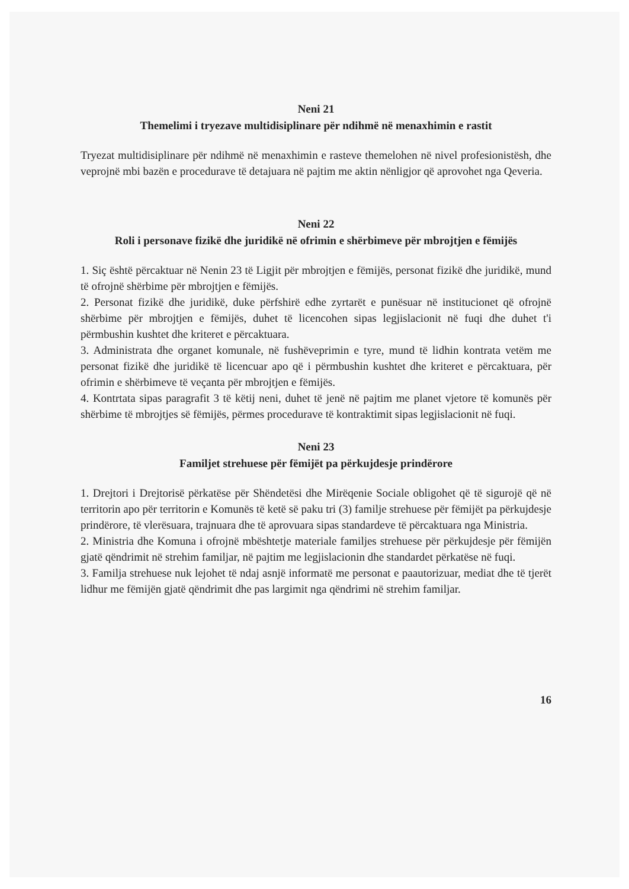Neni 21
Themelimi i tryezave multidisiplinare për ndihmë në menaxhimin e rastit
Tryezat multidisiplinare për ndihmë në menaxhimin e rasteve themelohen në nivel profesionistësh, dhe veprojnë mbi bazën e procedurave të detajuara në pajtim me aktin nënligjor që aprovohet nga Qeveria.
Neni 22
Roli i personave fizikë dhe juridikë në ofrimin e shërbimeve për mbrojtjen e fëmijës
1. Siç është përcaktuar në Nenin 23 të Ligjit për mbrojtjen e fëmijës, personat fizikë dhe juridikë, mund të ofrojnë shërbime për mbrojtjen e fëmijës.
2. Personat fizikë dhe juridikë, duke përfshirë edhe zyrtarët e punësuar në institucionet që ofrojnë shërbime për mbrojtjen e fëmijës, duhet të licencohen sipas legjislacionit në fuqi dhe duhet t'i përmbushin kushtet dhe kriteret e përcaktuara.
3. Administrata dhe organet komunale, në fushëveprimin e tyre, mund të lidhin kontrata vetëm me personat fizikë dhe juridikë të licencuar apo që i përmbushin kushtet dhe kriteret e përcaktuara, për ofrimin e shërbimeve të veçanta për mbrojtjen e fëmijës.
4. Kontrtata sipas paragrafit 3 të këtij neni, duhet të jenë në pajtim me planet vjetore të komunës për shërbime të mbrojtjes së fëmijës, përmes procedurave të kontraktimit sipas legjislacionit në fuqi.
Neni 23
Familjet strehuese për fëmijët pa përkujdesje prindërore
1. Drejtori i Drejtorisë përkatëse për Shëndetësi dhe Mirëqenie Sociale obligohet që të sigurojë që në territorin apo për territorin e Komunës të ketë së paku tri (3) familje strehuese për fëmijët pa përkujdesje prindërore, të vlerësuara, trajnuara dhe të aprovuara sipas standardeve të përcaktuara nga Ministria.
2. Ministria dhe Komuna i ofrojnë mbështetje materiale familjes strehuese për përkujdesje për fëmijën gjatë qëndrimit në strehim familjar, në pajtim me legjislacionin dhe standardet përkatëse në fuqi.
3. Familja strehuese nuk lejohet të ndaj asnjë informatë me personat e paautorizuar, mediat dhe të tjerët lidhur me fëmijën gjatë qëndrimit dhe pas largimit nga qëndrimi në strehim familjar.
16